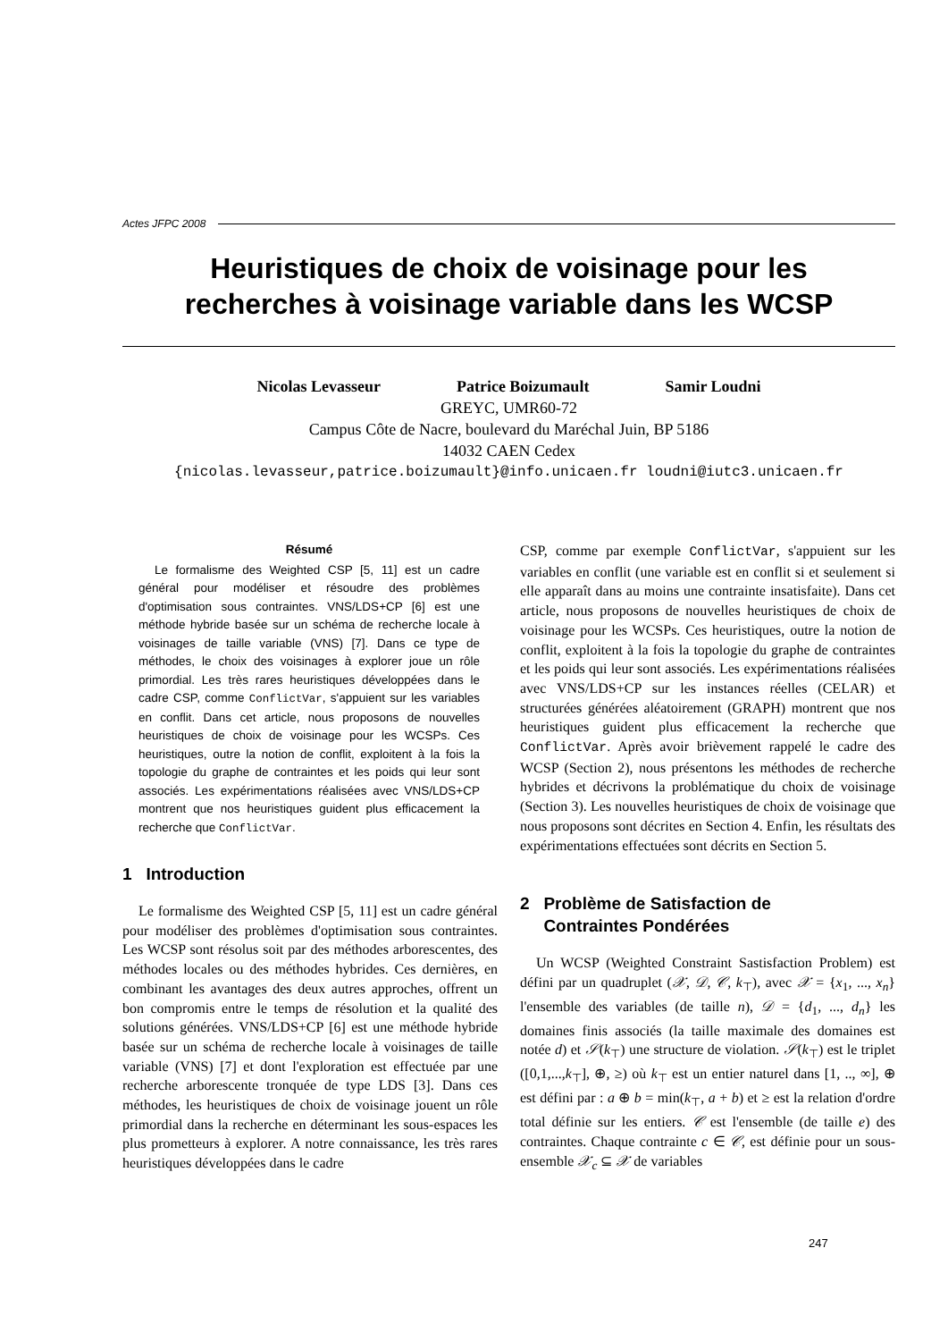Actes JFPC 2008
Heuristiques de choix de voisinage pour les
recherches à voisinage variable dans les WCSP
Nicolas Levasseur Patrice Boizumault Samir Loudni
GREYC, UMR60-72
Campus Côte de Nacre, boulevard du Maréchal Juin, BP 5186
14032 CAEN Cedex
{nicolas.levasseur,patrice.boizumault}@info.unicaen.fr loudni@iutc3.unicaen.fr
Résumé
Le formalisme des Weighted CSP [5, 11] est un cadre général pour modéliser et résoudre des problèmes d'optimisation sous contraintes. VNS/LDS+CP [6] est une méthode hybride basée sur un schéma de recherche locale à voisinages de taille variable (VNS) [7]. Dans ce type de méthodes, le choix des voisinages à explorer joue un rôle primordial. Les très rares heuristiques développées dans le cadre CSP, comme ConflictVar, s'appuient sur les variables en conflit. Dans cet article, nous proposons de nouvelles heuristiques de choix de voisinage pour les WCSPs. Ces heuristiques, outre la notion de conflit, exploitent à la fois la topologie du graphe de contraintes et les poids qui leur sont associés. Les expérimentations réalisées avec VNS/LDS+CP montrent que nos heuristiques guident plus efficacement la recherche que ConflictVar.
1 Introduction
Le formalisme des Weighted CSP [5, 11] est un cadre général pour modéliser des problèmes d'optimisation sous contraintes. Les WCSP sont résolus soit par des méthodes arborescentes, des méthodes locales ou des méthodes hybrides. Ces dernières, en combinant les avantages des deux autres approches, offrent un bon compromis entre le temps de résolution et la qualité des solutions générées. VNS/LDS+CP [6] est une méthode hybride basée sur un schéma de recherche locale à voisinages de taille variable (VNS) [7] et dont l'exploration est effectuée par une recherche arborescente tronquée de type LDS [3]. Dans ces méthodes, les heuristiques de choix de voisinage jouent un rôle primordial dans la recherche en déterminant les sous-espaces les plus prometteurs à explorer. A notre connaissance, les très rares heuristiques développées dans le cadre
CSP, comme par exemple ConflictVar, s'appuient sur les variables en conflit (une variable est en conflit si et seulement si elle apparaît dans au moins une contrainte insatisfaite). Dans cet article, nous proposons de nouvelles heuristiques de choix de voisinage pour les WCSPs. Ces heuristiques, outre la notion de conflit, exploitent à la fois la topologie du graphe de contraintes et les poids qui leur sont associés. Les expérimentations réalisées avec VNS/LDS+CP sur les instances réelles (CELAR) et structurées générées aléatoirement (GRAPH) montrent que nos heuristiques guident plus efficacement la recherche que ConflictVar. Après avoir brièvement rappelé le cadre des WCSP (Section 2), nous présentons les méthodes de recherche hybrides et décrivons la problématique du choix de voisinage (Section 3). Les nouvelles heuristiques de choix de voisinage que nous proposons sont décrites en Section 4. Enfin, les résultats des expérimentations effectuées sont décrits en Section 5.
2 Problème de Satisfaction de
Contraintes Pondérées
Un WCSP (Weighted Constraint Sastisfaction Problem) est défini par un quadruplet (𝒳, 𝒟, 𝒞, k<sub>⊤</sub>), avec 𝒳 = {x<sub>1</sub>, ..., x<sub>n</sub>} l'ensemble des variables (de taille n), 𝒟 = {d<sub>1</sub>, ..., d<sub>n</sub>} les domaines finis associés (la taille maximale des domaines est notée d) et 𝒮(k<sub>⊤</sub>) une structure de violation. 𝒮(k<sub>⊤</sub>) est le triplet ([0,1,...,k<sub>⊤</sub>], ⊕, ≥) où k<sub>⊤</sub> est un entier naturel dans [1, .., ∞], ⊕ est défini par : a ⊕ b = min(k<sub>⊤</sub>, a + b) et ≥ est la relation d'ordre total définie sur les entiers. 𝒞 est l'ensemble (de taille e) des contraintes. Chaque contrainte c ∈ 𝒞, est définie pour un sous-ensemble 𝒳<sub>c</sub> ⊆ 𝒳 de variables
247